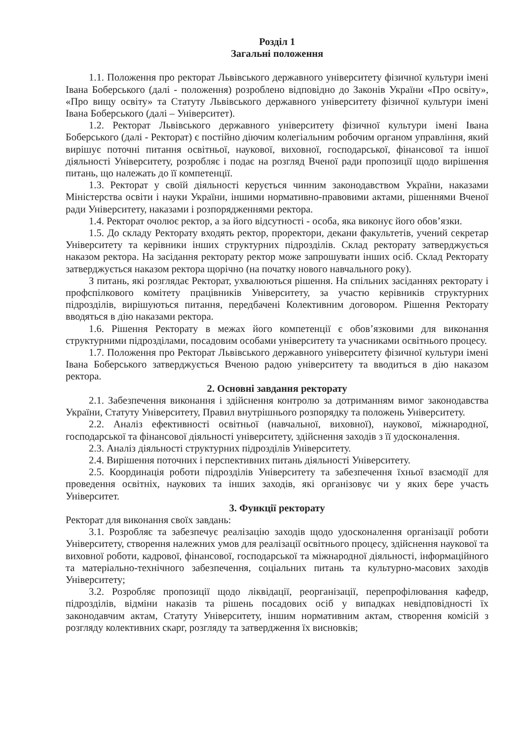Розділ 1
Загальні положення
1.1. Положення про ректорат Львівського державного університету фізичної культури імені Івана Боберського (далі - положення) розроблено відповідно до Законів України «Про освіту», «Про вищу освіту» та Статуту Львівського державного університету фізичної культури імені Івана Боберського (далі – Університет).
1.2. Ректорат Львівського державного університету фізичної культури імені Івана Боберського (далі - Ректорат) є постійно діючим колегіальним робочим органом управління, який вирішує поточні питання освітньої, наукової, виховної, господарської, фінансової та іншої діяльності Університету, розробляє і подає на розгляд Вченої ради пропозиції щодо вирішення питань, що належать до її компетенції.
1.3. Ректорат у своїй діяльності керується чинним законодавством України, наказами Міністерства освіти і науки України, іншими нормативно-правовими актами, рішеннями Вченої ради Університету, наказами і розпорядженнями ректора.
1.4. Ректорат очолює ректор, а за його відсутності - особа, яка виконує його обов’язки.
1.5. До складу Ректорату входять ректор, проректори, декани факультетів, учений секретар Університету та керівники інших структурних підрозділів. Склад ректорату затверджується наказом ректора. На засідання ректорату ректор може запрошувати інших осіб. Склад Ректорату затверджується наказом ректора щорічно (на початку нового навчального року).
З питань, які розглядає Ректорат, ухвалюються рішення. На спільних засіданнях ректорату і профспілкового комітету працівників Університету, за участю керівників структурних підрозділів, вирішуються питання, передбачені Колективним договором. Рішення Ректорату вводяться в дію наказами ректора.
1.6. Рішення Ректорату в межах його компетенції є обов’язковими для виконання структурними підрозділами, посадовим особами університету та учасниками освітнього процесу.
1.7. Положення про Ректорат Львівського державного університету фізичної культури імені Івана Боберського затверджується Вченою радою університету та вводиться в дію наказом ректора.
2. Основні завдання ректорату
2.1. Забезпечення виконання і здійснення контролю за дотриманням вимог законодавства України, Статуту Університету, Правил внутрішнього розпорядку та положень Університету.
2.2. Аналіз ефективності освітньої (навчальної, виховної), наукової, міжнародної, господарської та фінансової діяльності університету, здійснення заходів з її удосконалення.
2.3. Аналіз діяльності структурних підрозділів Університету.
2.4. Вирішення поточних і перспективних питань діяльності Університету.
2.5. Координація роботи підрозділів Університету та забезпечення їхньої взаємодії для проведення освітніх, наукових та інших заходів, які організовує чи у яких бере участь Університет.
3. Функції ректорату
Ректорат для виконання своїх завдань:
3.1. Розробляє та забезпечує реалізацію заходів щодо удосконалення організації роботи Університету, створення належних умов для реалізації освітнього процесу, здійснення наукової та виховної роботи, кадрової, фінансової, господарської та міжнародної діяльності, інформаційного та матеріально-технічного забезпечення, соціальних питань та культурно-масових заходів Університету;
3.2. Розробляє пропозиції щодо ліквідації, реорганізації, перепрофілювання кафедр, підрозділів, відміни наказів та рішень посадових осіб у випадках невідповідності їх законодавчим актам, Статуту Університету, іншим нормативним актам, створення комісій з розгляду колективних скарг, розгляду та затвердження їх висновків;